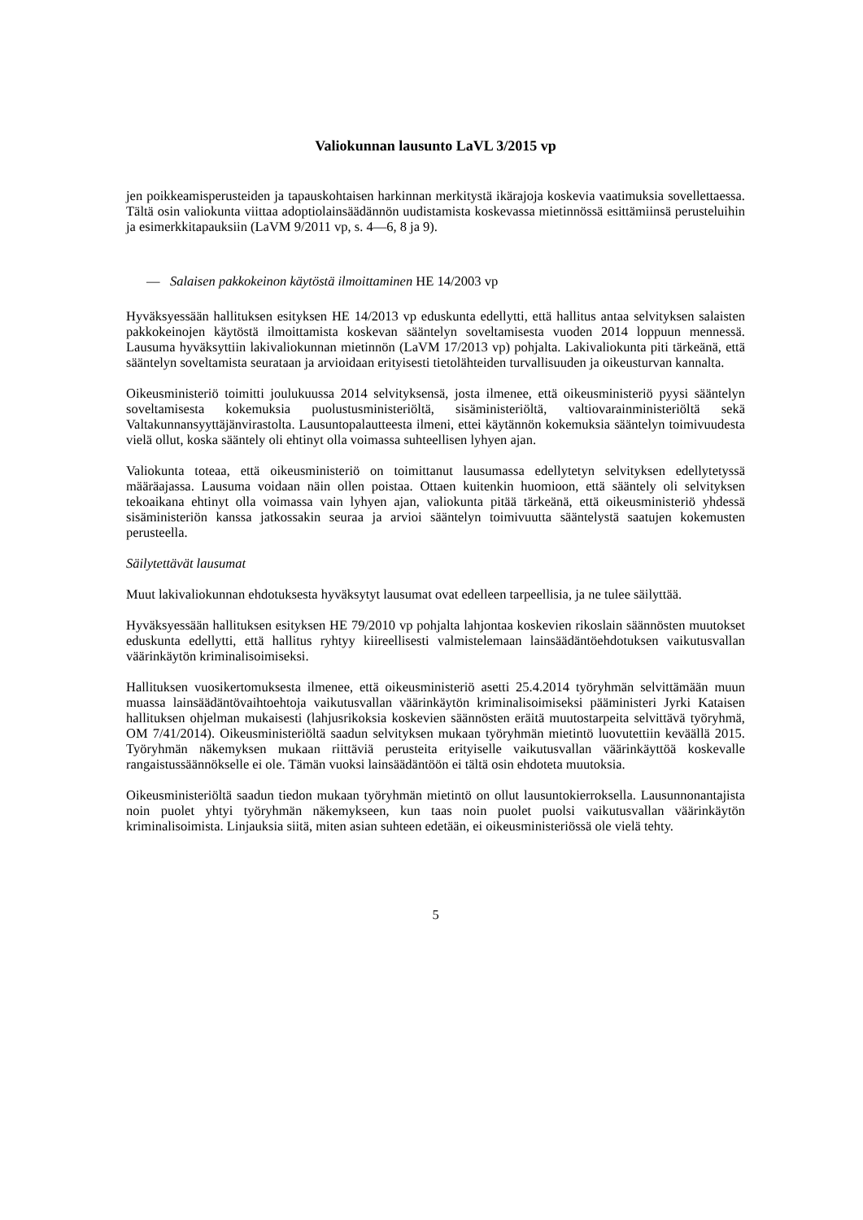Valiokunnan lausunto LaVL 3/2015 vp
jen poikkeamisperusteiden ja tapauskohtaisen harkinnan merkitystä ikärajoja koskevia vaatimuksia sovellettaessa. Tältä osin valiokunta viittaa adoptiolainsäädännön uudistamista koskevassa mietinnössä esittämiinsä perusteluihin ja esimerkkitapauksiin (LaVM 9/2011 vp, s. 4—6, 8 ja 9).
— Salaisen pakkokeinon käytöstä ilmoittaminen HE 14/2003 vp
Hyväksyessään hallituksen esityksen HE 14/2013 vp eduskunta edellytti, että hallitus antaa selvityksen salaisten pakkokeinojen käytöstä ilmoittamista koskevan sääntelyn soveltamisesta vuoden 2014 loppuun mennessä. Lausuma hyväksyttiin lakivaliokunnan mietinnön (LaVM 17/2013 vp) pohjalta. Lakivaliokunta piti tärkeänä, että sääntelyn soveltamista seurataan ja arvioidaan erityisesti tietolähteiden turvallisuuden ja oikeusturvan kannalta.
Oikeusministeriö toimitti joulukuussa 2014 selvityksensä, josta ilmenee, että oikeusministeriö pyysi sääntelyn soveltamisesta kokemuksia puolustusministeriöltä, sisäministeriöltä, valtiovarainministeriöltä sekä Valtakunnansyyttäjänvirastolta. Lausuntopalautteesta ilmeni, ettei käytännön kokemuksia sääntelyn toimivuudesta vielä ollut, koska sääntely oli ehtinyt olla voimassa suhteellisen lyhyen ajan.
Valiokunta toteaa, että oikeusministeriö on toimittanut lausumassa edellytetyn selvityksen edellytetyssä määräajassa. Lausuma voidaan näin ollen poistaa. Ottaen kuitenkin huomioon, että sääntely oli selvityksen tekoaikana ehtinyt olla voimassa vain lyhyen ajan, valiokunta pitää tärkeänä, että oikeusministeriö yhdessä sisäministeriön kanssa jatkossakin seuraa ja arvioi sääntelyn toimivuutta sääntelystä saatujen kokemusten perusteella.
Säilytettävät lausumat
Muut lakivaliokunnan ehdotuksesta hyväksytyt lausumat ovat edelleen tarpeellisia, ja ne tulee säilyttää.
Hyväksyessään hallituksen esityksen HE 79/2010 vp pohjalta lahjontaa koskevien rikoslain säännösten muutokset eduskunta edellytti, että hallitus ryhtyy kiireellisesti valmistelemaan lainsäädäntöehdotuksen vaikutusvallan väärinkäytön kriminalisoimiseksi.
Hallituksen vuosikertomuksesta ilmenee, että oikeusministeriö asetti 25.4.2014 työryhmän selvittämään muun muassa lainsäädäntövaihtoehtoja vaikutusvallan väärinkäytön kriminalisoimiseksi pääministeri Jyrki Kataisen hallituksen ohjelman mukaisesti (lahjusrikoksia koskevien säännösten eräitä muutostarpeita selvittävä työryhmä, OM 7/41/2014). Oikeusministeriöltä saadun selvityksen mukaan työryhmän mietintö luovutettiin keväällä 2015. Työryhmän näkemyksen mukaan riittäviä perusteita erityiselle vaikutusvallan väärinkäyttöä koskevalle rangaistussäännökselle ei ole. Tämän vuoksi lainsäädäntöön ei tältä osin ehdoteta muutoksia.
Oikeusministeriöltä saadun tiedon mukaan työryhmän mietintö on ollut lausuntokierroksella. Lausunnonantajista noin puolet yhtyi työryhmän näkemykseen, kun taas noin puolet puolsi vaikutusvallan väärinkäytön kriminalisoimista. Linjauksia siitä, miten asian suhteen edetään, ei oikeusministeriössä ole vielä tehty.
5